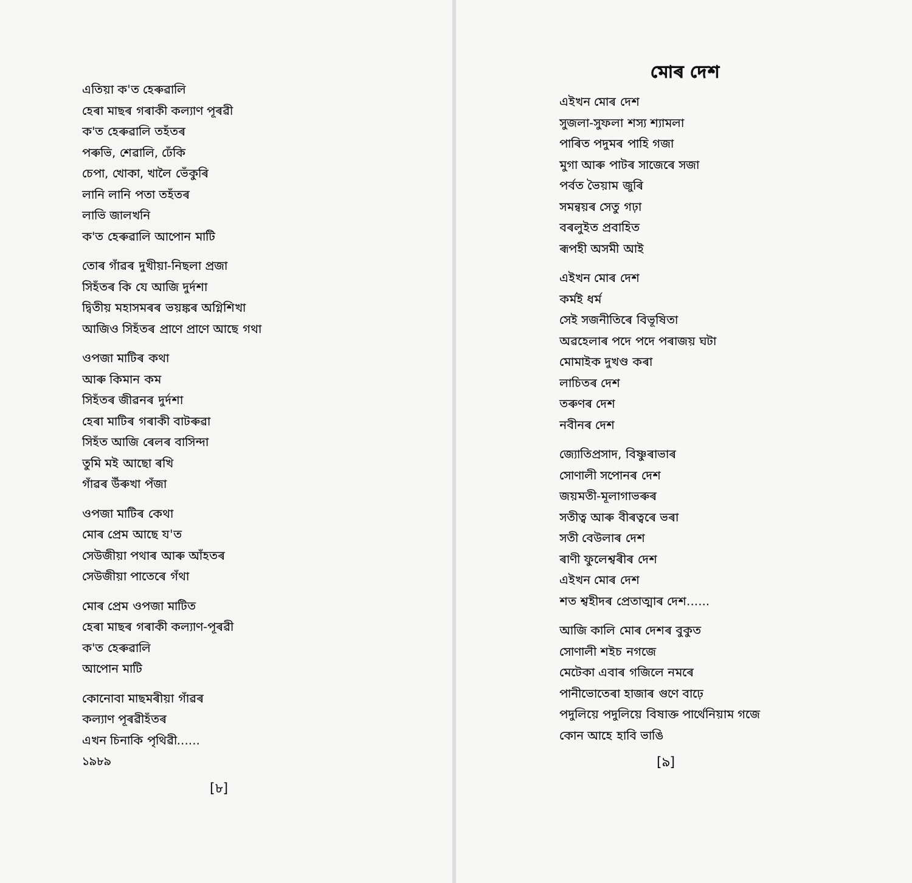এতিয়া ক'ত হেৰুৱালি
হেৰা মাছৰ গৰাকী কল্যাণ পূৰৱী
ক'ত হেৰুৱালি তহঁতৰ
পৰুভি, শেৱালি, ঢেঁকি
চেপা, খোকা, খালৈ ভেঁকুৰি
লানি লানি পতা তহঁতৰ
লাভি জালখনি
ক'ত হেৰুৱালি আপোন মাটি
তোৰ গাঁৱৰ দুখীয়া-নিছলা প্ৰজা
সিহঁতৰ কি যে আজি দুৰ্দশা
দ্বিতীয় মহাসমৰৰ ভয়ঙ্কৰ অগ্নিশিখা
আজিও সিহঁতৰ প্ৰাণে প্ৰাণে আছে গথা
ওপজা মাটিৰ কথা
আৰু কিমান কম
সিহঁতৰ জীৱনৰ দুৰ্দশা
হেৰা মাটিৰ গৰাকী বাটৰুৱা
সিহঁত আজি ৰেলৰ বাসিন্দা
তুমি মই আছো ৰখি
গাঁৱৰ উঁৰুখা পঁজা
ওপজা মাটিৰ কেথা
মোৰ প্ৰেম আছে য'ত
সেউজীয়া পথাৰ আৰু আঁহতৰ
সেউজীয়া পাতেৰে গঁথা
মোৰ প্ৰেম ওপজা মাটিত
হেৰা মাছৰ গৰাকী কল্যাণ-পূৰৱী
ক'ত হেৰুৱালি
আপোন মাটি
কোনোবা মাছমৰীয়া গাঁৱৰ
কল্যাণ পূৰৱীহঁতৰ
এখন চিনাকি পৃথিৱী......
১৯৮৯
[৮]
মোৰ দেশ
এইখন মোৰ দেশ
সুজলা-সুফলা শস্য শ্যামলা
পাৰিত পদুমৰ পাহি গজা
মুগা আৰু পাটৰ সাজেৰে সজা
পৰ্বত ভৈয়াম জুৰি
সমন্বয়ৰ সেতু গঢ়া
বৰলুইত প্ৰবাহিত
ৰূপহী অসমী আই
এইখন মোৰ দেশ
কৰ্মই ধৰ্ম
সেই সজনীতিৰে বিভূষিতা
অৱহেলাৰ পদে পদে পৰাজয় ঘটা
মোমাইক দুখণ্ড কৰা
লাচিতৰ দেশ
তৰুণৰ দেশ
নবীনৰ দেশ
জ্যোতিপ্ৰসাদ, বিষ্ণুৰাভাৰ
সোণালী সপোনৰ দেশ
জয়মতী-মূলাগাভৰুৰ
সতীত্ব আৰু বীৰত্বৰে ভৰা
সতী বেউলাৰ দেশ
ৰাণী ফুলেশ্বৰীৰ দেশ
এইখন মোৰ দেশ
শত শ্বহীদৰ প্ৰেতাত্মাৰ দেশ......
আজি কালি মোৰ দেশৰ বুকুত
সোণালী শইচ নগজে
মেটেকা এবাৰ গজিলে নমৰে
পানীভোতেৰা হাজাৰ গুণে বাঢ়ে
পদুলিয়ে পদুলিয়ে বিষাক্ত পাৰ্থেনিয়াম গজে
কোন আহে হাবি ভাঙি
[৯]